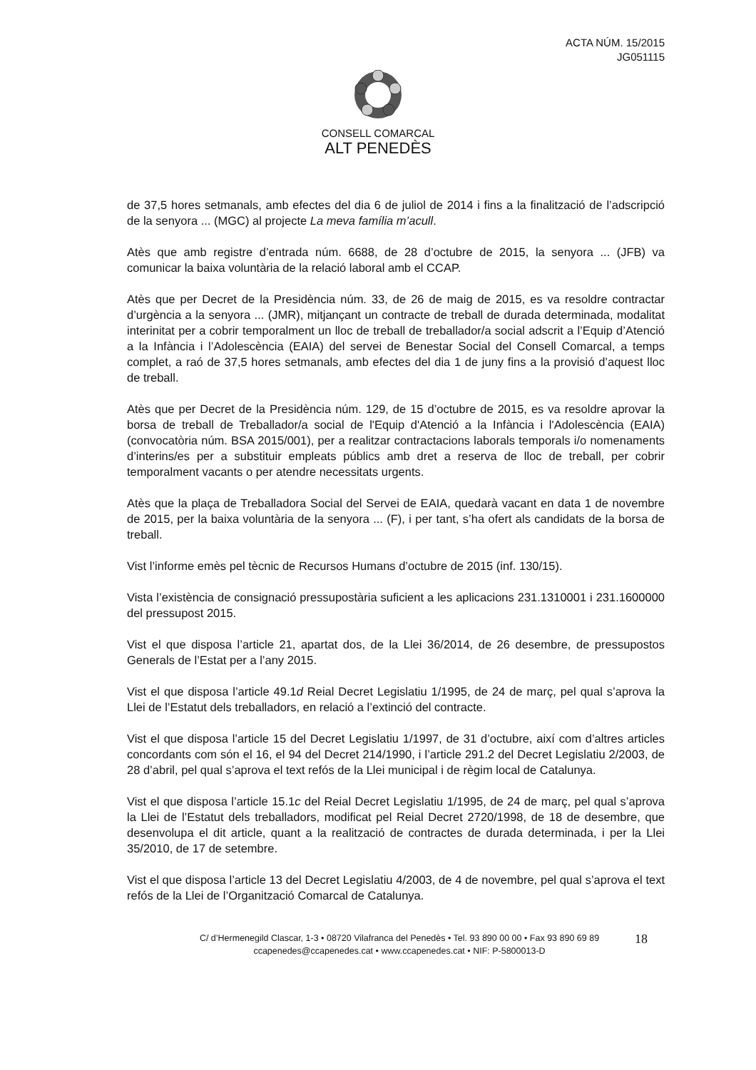ACTA NÚM. 15/2015
JG051115
CONSELL COMARCAL
ALT PENEDÈS
de 37,5 hores setmanals, amb efectes del dia 6 de juliol de 2014 i fins a la finalització de l’adscripció de la senyora ... (MGC) al projecte La meva família m’acull.
Atès que amb registre d’entrada núm. 6688, de 28 d’octubre de 2015, la senyora ... (JFB) va comunicar la baixa voluntària de la relació laboral amb el CCAP.
Atès que per Decret de la Presidència núm. 33, de 26 de maig de 2015, es va resoldre contractar d’urgència a la senyora ... (JMR), mitjançant un contracte de treball de durada determinada, modalitat interinitat per a cobrir temporalment un lloc de treball de treballador/a social adscrit a l’Equip d’Atenció a la Infància i l’Adolescència (EAIA) del servei de Benestar Social del Consell Comarcal, a temps complet, a raó de 37,5 hores setmanals, amb efectes del dia 1 de juny fins a la provisió d’aquest lloc de treball.
Atès que per Decret de la Presidència núm. 129, de 15 d’octubre de 2015, es va resoldre aprovar la borsa de treball de Treballador/a social de l'Equip d'Atenció a la Infància i l'Adolescència (EAIA) (convocatòria núm. BSA 2015/001), per a realitzar contractacions laborals temporals i/o nomenaments d’interins/es per a substituir empleats públics amb dret a reserva de lloc de treball, per cobrir temporalment vacants o per atendre necessitats urgents.
Atès que la plaça de Treballadora Social del Servei de EAIA, quedarà vacant en data 1 de novembre de 2015, per la baixa voluntària de la senyora ... (F), i per tant, s’ha ofert als candidats de la borsa de treball.
Vist l’informe emès pel tècnic de Recursos Humans d’octubre de 2015 (inf. 130/15).
Vista l’existència de consignació pressupostària suficient a les aplicacions 231.1310001 i 231.1600000 del pressupost 2015.
Vist el que disposa l’article 21, apartat dos, de la Llei 36/2014, de 26 desembre, de pressupostos Generals de l’Estat per a l’any 2015.
Vist el que disposa l’article 49.1d Reial Decret Legislatiu 1/1995, de 24 de març, pel qual s’aprova la Llei de l’Estatut dels treballadors, en relació a l’extinció del contracte.
Vist el que disposa l’article 15 del Decret Legislatiu 1/1997, de 31 d’octubre, així com d’altres articles concordants com són el 16, el 94 del Decret 214/1990, i l’article 291.2 del Decret Legislatiu 2/2003, de 28 d’abril, pel qual s’aprova el text refós de la Llei municipal i de règim local de Catalunya.
Vist el que disposa l’article 15.1c del Reial Decret Legislatiu 1/1995, de 24 de març, pel qual s’aprova la Llei de l’Estatut dels treballadors, modificat pel Reial Decret 2720/1998, de 18 de desembre, que desenvolupa el dit article, quant a la realització de contractes de durada determinada, i per la Llei 35/2010, de 17 de setembre.
Vist el que disposa l’article 13 del Decret Legislatiu 4/2003, de 4 de novembre, pel qual s’aprova el text refós de la Llei de l’Organització Comarcal de Catalunya.
C/ d’Hermenegild Clascar, 1-3 • 08720 Vilafranca del Penedès • Tel. 93 890 00 00 • Fax 93 890 69 89
ccapenedes@ccapenedes.cat • www.ccapenedes.cat • NIF: P-5800013-D
18